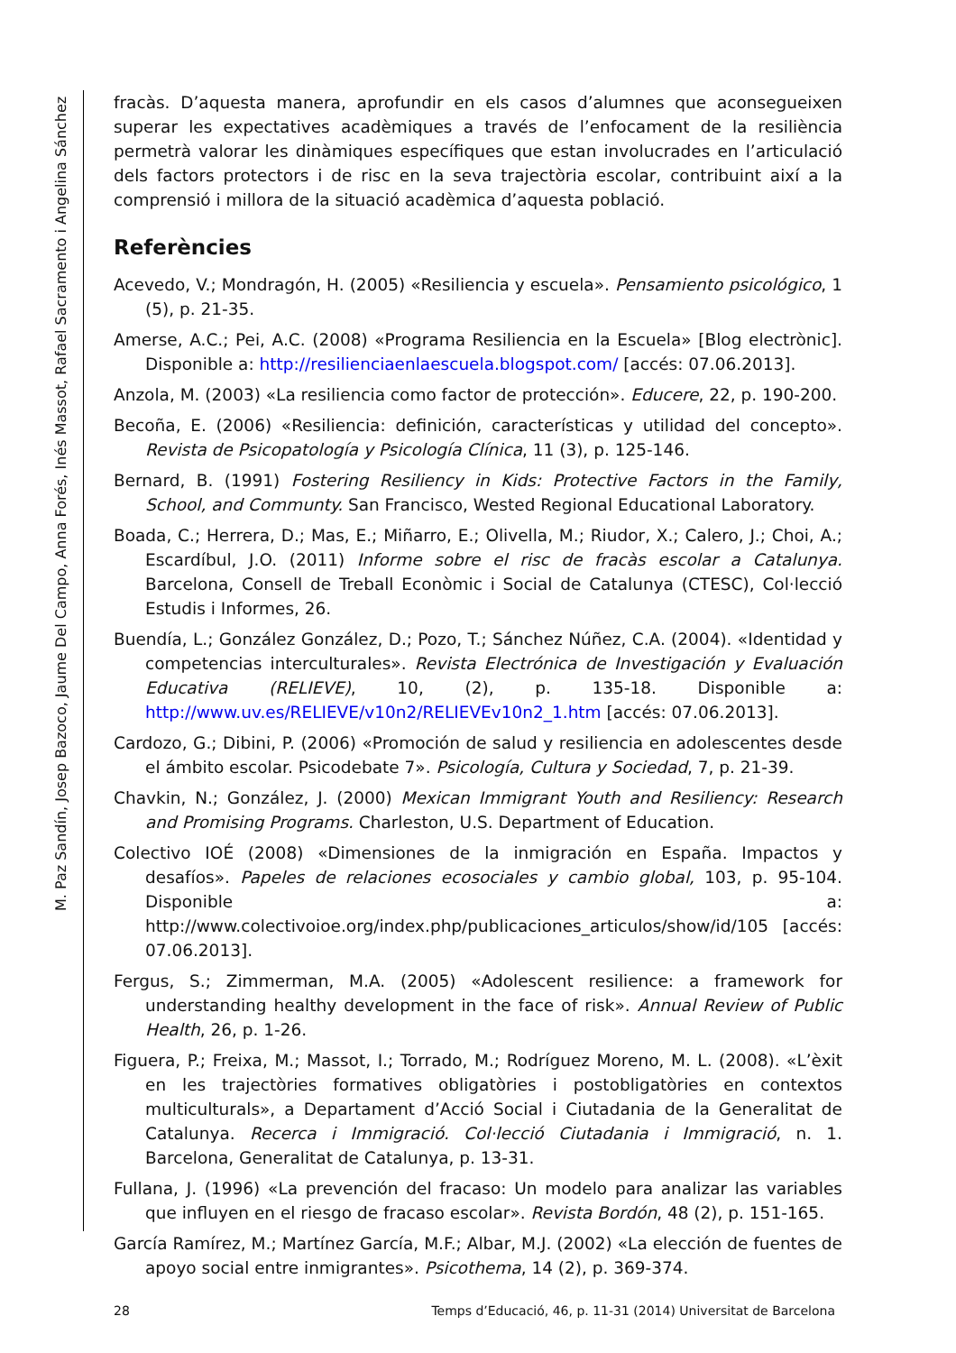M. Paz Sandín, Josep Bazoco, Jaume Del Campo, Anna Forés, Inés Massot, Rafael Sacramento i Angelina Sánchez
fracàs. D’aquesta manera, aprofundir en els casos d’alumnes que aconsegueixen superar les expectatives acadèmiques a través de l’enfocament de la resiliència permetrà valorar les dinàmiques específiques que estan involucrades en l’articulació dels factors protectors i de risc en la seva trajectòria escolar, contribuint així a la comprensió i millora de la situació acadèmica d’aquesta població.
Referències
Acevedo, V.; Mondragón, H. (2005) «Resiliencia y escuela». Pensamiento psicológico, 1 (5), p. 21-35.
Amerse, A.C.; Pei, A.C. (2008) «Programa Resiliencia en la Escuela» [Blog electrònic]. Disponible a: http://resilienciaenlaescuela.blogspot.com/ [accés: 07.06.2013].
Anzola, M. (2003) «La resiliencia como factor de protección». Educere, 22, p. 190-200.
Becoña, E. (2006) «Resiliencia: definición, características y utilidad del concepto». Revista de Psicopatología y Psicología Clínica, 11 (3), p. 125-146.
Bernard, B. (1991) Fostering Resiliency in Kids: Protective Factors in the Family, School, and Communty. San Francisco, Wested Regional Educational Laboratory.
Boada, C.; Herrera, D.; Mas, E.; Miñarro, E.; Olivella, M.; Riudor, X.; Calero, J.; Choi, A.; Escardíbul, J.O. (2011) Informe sobre el risc de fracàs escolar a Catalunya. Barcelona, Consell de Treball Econòmic i Social de Catalunya (CTESC), Col·lecció Estudis i Informes, 26.
Buendía, L.; González González, D.; Pozo, T.; Sánchez Núñez, C.A. (2004). «Identidad y competencias interculturales». Revista Electrónica de Investigación y Evaluación Educativa (RELIEVE), 10, (2), p. 135-18. Disponible a: http://www.uv.es/RELIEVE/v10n2/RELIEVEv10n2_1.htm [accés: 07.06.2013].
Cardozo, G.; Dibini, P. (2006) «Promoción de salud y resiliencia en adolescentes desde el ámbito escolar. Psicodebate 7». Psicología, Cultura y Sociedad, 7, p. 21-39.
Chavkin, N.; González, J. (2000) Mexican Immigrant Youth and Resiliency: Research and Promising Programs. Charleston, U.S. Department of Education.
Colectivo IOÉ (2008) «Dimensiones de la inmigración en España. Impactos y desafíos». Papeles de relaciones ecosociales y cambio global, 103, p. 95-104. Disponible a: http://www.colectivoioe.org/index.php/publicaciones_articulos/show/id/105 [accés: 07.06.2013].
Fergus, S.; Zimmerman, M.A. (2005) «Adolescent resilience: a framework for understanding healthy development in the face of risk». Annual Review of Public Health, 26, p. 1-26.
Figuera, P.; Freixa, M.; Massot, I.; Torrado, M.; Rodríguez Moreno, M. L. (2008). «L’èxit en les trajectòries formatives obligatòries i postobligatòries en contextos multiculturals», a Departament d’Acció Social i Ciutadania de la Generalitat de Catalunya. Recerca i Immigració. Col·lecció Ciutadania i Immigració, n. 1. Barcelona, Generalitat de Catalunya, p. 13-31.
Fullana, J. (1996) «La prevención del fracaso: Un modelo para analizar las variables que influyen en el riesgo de fracaso escolar». Revista Bordón, 48 (2), p. 151-165.
García Ramírez, M.; Martínez García, M.F.; Albar, M.J. (2002) «La elección de fuentes de apoyo social entre inmigrantes». Psicothema, 14 (2), p. 369-374.
28 Temps d’Educació, 46, p. 11-31 (2014) Universitat de Barcelona